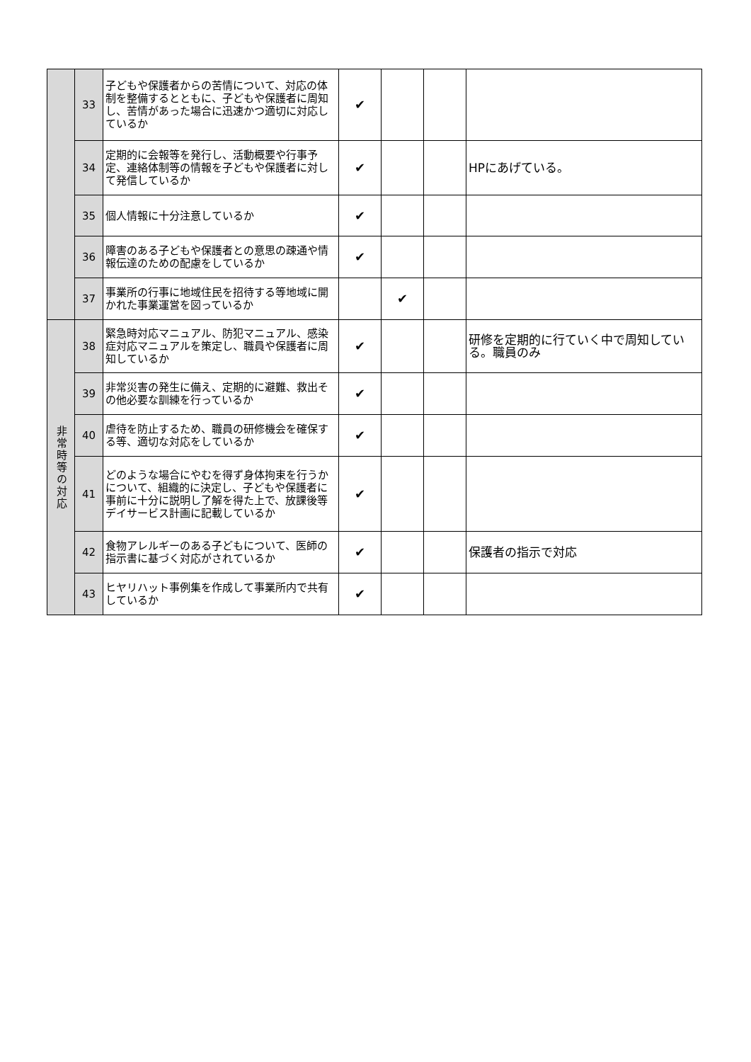| | 33 | 子どもや保護者からの苦情について、対応の体制を整備するとともに、子どもや保護者に周知し、苦情があった場合に迅速かつ適切に対応しているか | ✔ | | | |
| | 34 | 定期的に会報等を発行し、活動概要や行事予定、連絡体制等の情報を子どもや保護者に対して発信しているか | ✔ | | | HPにあげている。 |
| | 35 | 個人情報に十分注意しているか | ✔ | | | |
| | 36 | 障害のある子どもや保護者との意思の疎通や情報伝達のための配慮をしているか | ✔ | | | |
| | 37 | 事業所の行事に地域住民を招待する等地域に開かれた事業運営を図っているか | | ✔ | | |
| 非常時等の対応 | 38 | 緊急時対応マニュアル、防犯マニュアル、感染症対応マニュアルを策定し、職員や保護者に周知しているか | ✔ | | | 研修を定期的に行ていく中で周知している。職員のみ |
| | 39 | 非常災害の発生に備え、定期的に避難、救出その他必要な訓練を行っているか | ✔ | | | |
| | 40 | 虐待を防止するため、職員の研修機会を確保する等、適切な対応をしているか | ✔ | | | |
| | 41 | どのような場合にやむを得ず身体拘束を行うかについて、組織的に決定し、子どもや保護者に事前に十分に説明し了解を得た上で、放課後等デイサービス計画に記載しているか | ✔ | | | |
| | 42 | 食物アレルギーのある子どもについて、医師の指示書に基づく対応がされているか | ✔ | | | 保護者の指示で対応 |
| | 43 | ヒヤリハット事例集を作成して事業所内で共有しているか | ✔ | | | |